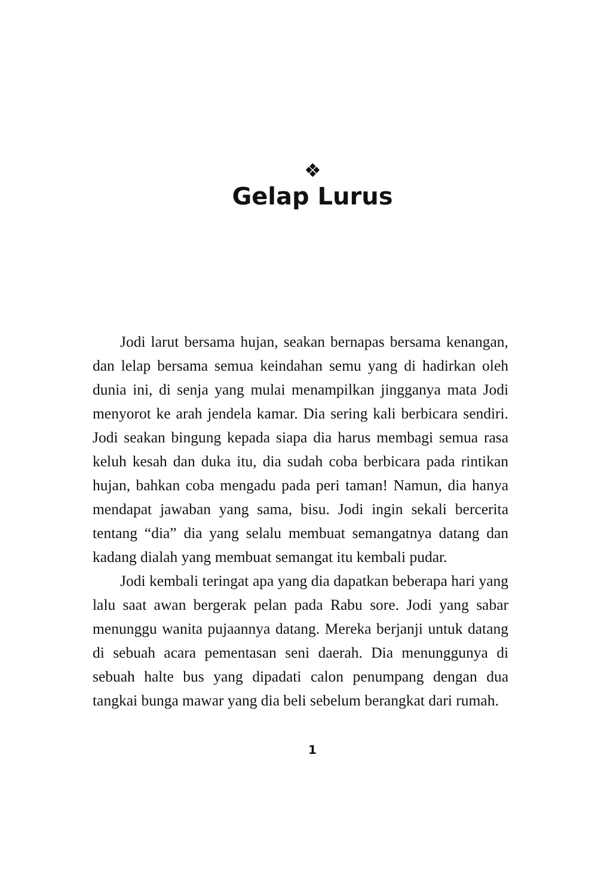❖
Gelap Lurus
Jodi larut bersama hujan, seakan bernapas bersama kenangan, dan lelap bersama semua keindahan semu yang di hadirkan oleh dunia ini, di senja yang mulai menampilkan jingganya mata Jodi menyorot ke arah jendela kamar. Dia sering kali berbicara sendiri. Jodi seakan bingung kepada siapa dia harus membagi semua rasa keluh kesah dan duka itu, dia sudah coba berbicara pada rintikan hujan, bahkan coba mengadu pada peri taman! Namun, dia hanya mendapat jawaban yang sama, bisu. Jodi ingin sekali bercerita tentang “dia” dia yang selalu membuat semangatnya datang dan kadang dialah yang membuat semangat itu kembali pudar.
Jodi kembali teringat apa yang dia dapatkan beberapa hari yang lalu saat awan bergerak pelan pada Rabu sore. Jodi yang sabar menunggu wanita pujaannya datang. Mereka berjanji untuk datang di sebuah acara pementasan seni daerah. Dia menunggunya di sebuah halte bus yang dipadati calon penumpang dengan dua tangkai bunga mawar yang dia beli sebelum berangkat dari rumah.
1